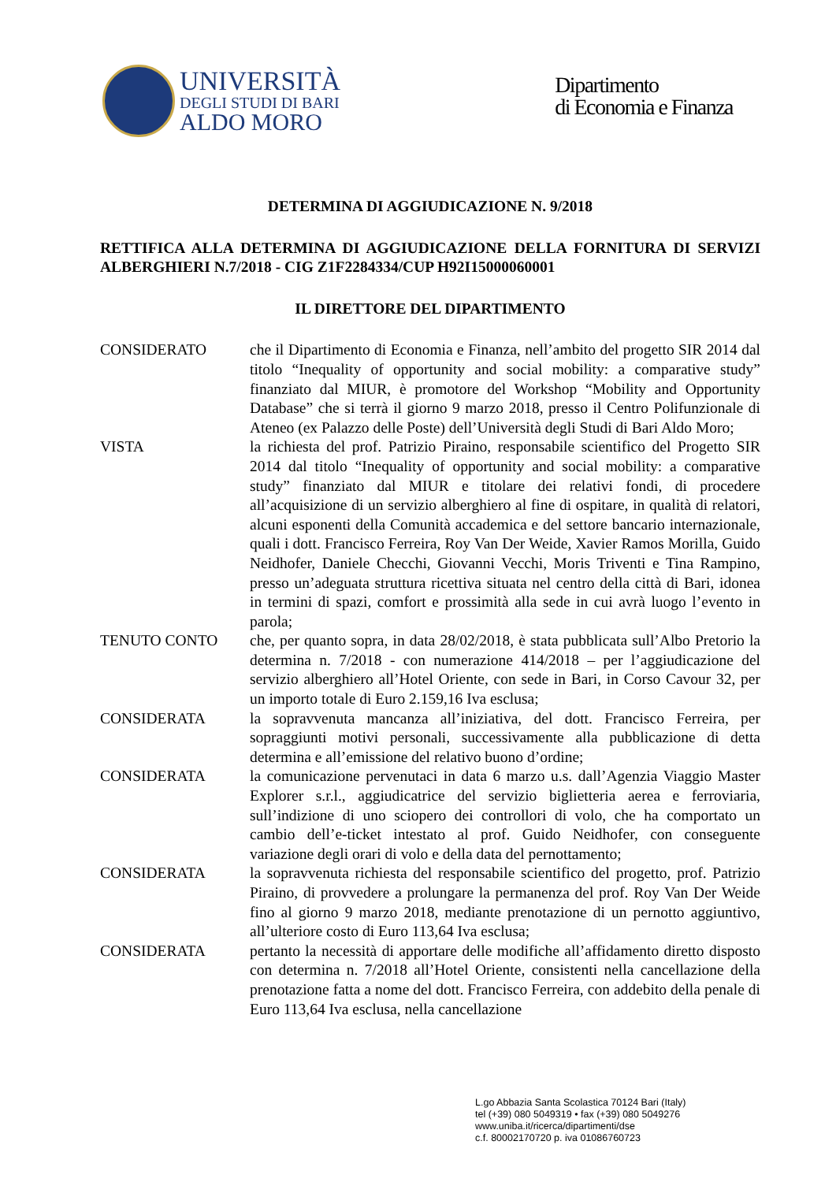UNIVERSITÀ
DEGLI STUDI DI BARI
ALDO MORO
Dipartimento
di Economia e Finanza
DETERMINA DI AGGIUDICAZIONE N. 9/2018
RETTIFICA ALLA DETERMINA DI AGGIUDICAZIONE DELLA FORNITURA DI SERVIZI ALBERGHIERI N.7/2018 - CIG Z1F2284334/CUP H92I15000060001
IL DIRETTORE DEL DIPARTIMENTO
CONSIDERATO che il Dipartimento di Economia e Finanza, nell’ambito del progetto SIR 2014 dal titolo “Inequality of opportunity and social mobility: a comparative study” finanziato dal MIUR, è promotore del Workshop “Mobility and Opportunity Database” che si terrà il giorno 9 marzo 2018, presso il Centro Polifunzionale di Ateneo (ex Palazzo delle Poste) dell’Università degli Studi di Bari Aldo Moro;
VISTA la richiesta del prof. Patrizio Piraino, responsabile scientifico del Progetto SIR 2014 dal titolo “Inequality of opportunity and social mobility: a comparative study” finanziato dal MIUR e titolare dei relativi fondi, di procedere all’acquisizione di un servizio alberghiero al fine di ospitare, in qualità di relatori, alcuni esponenti della Comunità accademica e del settore bancario internazionale, quali i dott. Francisco Ferreira, Roy Van Der Weide, Xavier Ramos Morilla, Guido Neidhofer, Daniele Checchi, Giovanni Vecchi, Moris Triventi e Tina Rampino, presso un’adeguata struttura ricettiva situata nel centro della città di Bari, idonea in termini di spazi, comfort e prossimità alla sede in cui avrà luogo l’evento in parola;
TENUTO CONTO che, per quanto sopra, in data 28/02/2018, è stata pubblicata sull’Albo Pretorio la determina n. 7/2018 - con numerazione 414/2018 – per l’aggiudicazione del servizio alberghiero all’Hotel Oriente, con sede in Bari, in Corso Cavour 32, per un importo totale di Euro 2.159,16 Iva esclusa;
CONSIDERATA la sopravvenuta mancanza all’iniziativa, del dott. Francisco Ferreira, per sopraggiunti motivi personali, successivamente alla pubblicazione di detta determina e all’emissione del relativo buono d’ordine;
CONSIDERATA la comunicazione pervenutaci in data 6 marzo u.s. dall’Agenzia Viaggio Master Explorer s.r.l., aggiudicatrice del servizio biglietteria aerea e ferroviaria, sull’indizione di uno sciopero dei controllori di volo, che ha comportato un cambio dell’e-ticket intestato al prof. Guido Neidhofer, con conseguente variazione degli orari di volo e della data del pernottamento;
CONSIDERATA la sopravvenuta richiesta del responsabile scientifico del progetto, prof. Patrizio Piraino, di provvedere a prolungare la permanenza del prof. Roy Van Der Weide fino al giorno 9 marzo 2018, mediante prenotazione di un pernotto aggiuntivo, all’ulteriore costo di Euro 113,64 Iva esclusa;
CONSIDERATA pertanto la necessità di apportare delle modifiche all’affidamento diretto disposto con determina n. 7/2018 all’Hotel Oriente, consistenti nella cancellazione della prenotazione fatta a nome del dott. Francisco Ferreira, con addebito della penale di Euro 113,64 Iva esclusa, nella cancellazione
L.go Abbazia Santa Scolastica 70124 Bari (Italy)
tel (+39) 080 5049319 • fax (+39) 080 5049276
www.uniba.it/ricerca/dipartimenti/dse
c.f. 80002170720 p. iva 01086760723